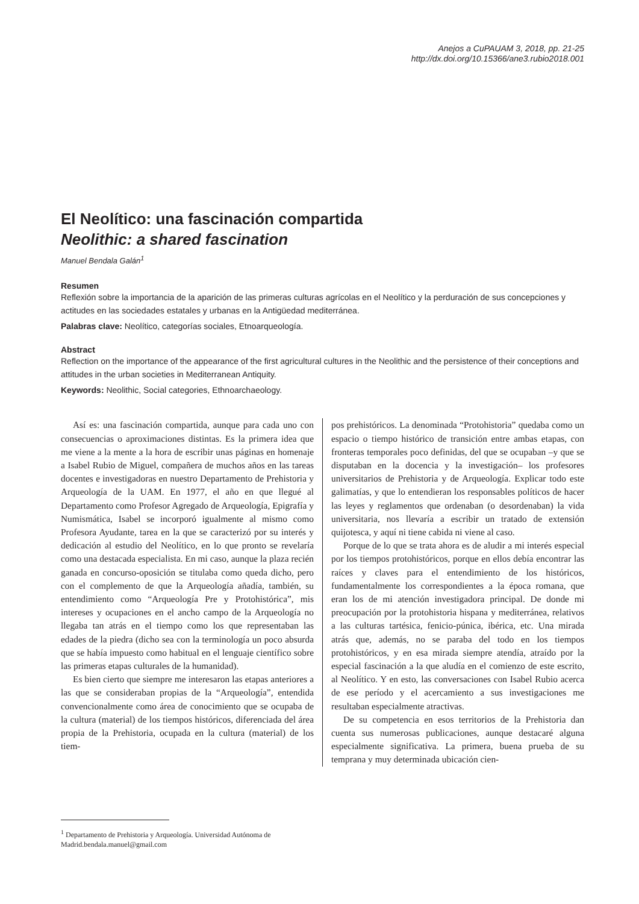Anejos a CuPAUAM 3, 2018, pp. 21-25
http://dx.doi.org/10.15366/ane3.rubio2018.001
El Neolítico: una fascinación compartida
Neolithic: a shared fascination
Manuel Bendala Galán<sup>1</sup>
Resumen
Reflexión sobre la importancia de la aparición de las primeras culturas agrícolas en el Neolítico y la perduración de sus concepciones y actitudes en las sociedades estatales y urbanas en la Antigüedad mediterránea.
Palabras clave: Neolítico, categorías sociales, Etnoarqueología.
Abstract
Reflection on the importance of the appearance of the first agricultural cultures in the Neolithic and the persistence of their conceptions and attitudes in the urban societies in Mediterranean Antiquity.
Keywords: Neolithic, Social categories, Ethnoarchaeology.
Así es: una fascinación compartida, aunque para cada uno con consecuencias o aproximaciones distintas. Es la primera idea que me viene a la mente a la hora de escribir unas páginas en homenaje a Isabel Rubio de Miguel, compañera de muchos años en las tareas docentes e investigadoras en nuestro Departamento de Prehistoria y Arqueología de la UAM. En 1977, el año en que llegué al Departamento como Profesor Agregado de Arqueología, Epigrafía y Numismática, Isabel se incorporó igualmente al mismo como Profesora Ayudante, tarea en la que se caracterizó por su interés y dedicación al estudio del Neolítico, en lo que pronto se revelaría como una destacada especialista. En mi caso, aunque la plaza recién ganada en concurso-oposición se titulaba como queda dicho, pero con el complemento de que la Arqueología añadía, también, su entendimiento como “Arqueología Pre y Protohistórica”, mis intereses y ocupaciones en el ancho campo de la Arqueología no llegaba tan atrás en el tiempo como los que representaban las edades de la piedra (dicho sea con la terminología un poco absurda que se había impuesto como habitual en el lenguaje científico sobre las primeras etapas culturales de la humanidad).
Es bien cierto que siempre me interesaron las etapas anteriores a las que se consideraban propias de la “Arqueología”, entendida convencionalmente como área de conocimiento que se ocupaba de la cultura (material) de los tiempos históricos, diferenciada del área propia de la Prehistoria, ocupada en la cultura (material) de los tiem-
pos prehistóricos. La denominada “Protohistoria” quedaba como un espacio o tiempo histórico de transición entre ambas etapas, con fronteras temporales poco definidas, del que se ocupaban –y que se disputaban en la docencia y la investigación– los profesores universitarios de Prehistoria y de Arqueología. Explicar todo este galimatías, y que lo entendieran los responsables políticos de hacer las leyes y reglamentos que ordenaban (o desordenaban) la vida universitaria, nos llevaría a escribir un tratado de extensión quijotesca, y aquí ni tiene cabida ni viene al caso.
Porque de lo que se trata ahora es de aludir a mi interés especial por los tiempos protohistóricos, porque en ellos debía encontrar las raíces y claves para el entendimiento de los históricos, fundamentalmente los correspondientes a la época romana, que eran los de mi atención investigadora principal. De donde mi preocupación por la protohistoria hispana y mediterránea, relativos a las culturas tartésica, fenicio-púnica, ibérica, etc. Una mirada atrás que, además, no se paraba del todo en los tiempos protohistóricos, y en esa mirada siempre atendía, atraído por la especial fascinación a la que aludía en el comienzo de este escrito, al Neolítico. Y en esto, las conversaciones con Isabel Rubio acerca de ese período y el acercamiento a sus investigaciones me resultaban especialmente atractivas.
De su competencia en esos territorios de la Prehistoria dan cuenta sus numerosas publicaciones, aunque destacaré alguna especialmente significativa. La primera, buena prueba de su temprana y muy determinada ubicación cien-
<sup>1</sup> Departamento de Prehistoria y Arqueología. Universidad Autónoma de Madrid.bendala.manuel@gmail.com